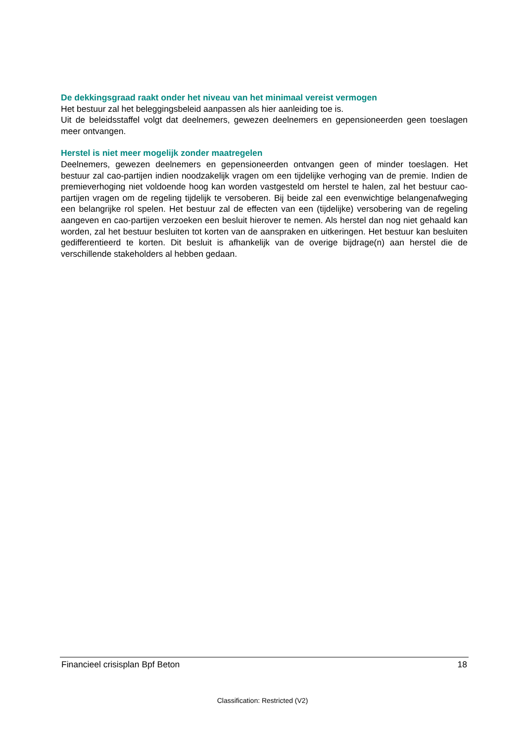De dekkingsgraad raakt onder het niveau van het minimaal vereist vermogen
Het bestuur zal het beleggingsbeleid aanpassen als hier aanleiding toe is.
Uit de beleidsstaffel volgt dat deelnemers, gewezen deelnemers en gepensioneerden geen toeslagen meer ontvangen.
Herstel is niet meer mogelijk zonder maatregelen
Deelnemers, gewezen deelnemers en gepensioneerden ontvangen geen of minder toeslagen. Het bestuur zal cao-partijen indien noodzakelijk vragen om een tijdelijke verhoging van de premie. Indien de premieverhoging niet voldoende hoog kan worden vastgesteld om herstel te halen, zal het bestuur cao-partijen vragen om de regeling tijdelijk te versoberen. Bij beide zal een evenwichtige belangenafweging een belangrijke rol spelen. Het bestuur zal de effecten van een (tijdelijke) versobering van de regeling aangeven en cao-partijen verzoeken een besluit hierover te nemen. Als herstel dan nog niet gehaald kan worden, zal het bestuur besluiten tot korten van de aanspraken en uitkeringen. Het bestuur kan besluiten gedifferentieerd te korten. Dit besluit is afhankelijk van de overige bijdrage(n) aan herstel die de verschillende stakeholders al hebben gedaan.
Financieel crisisplan Bpf Beton 18
Classification: Restricted (V2)